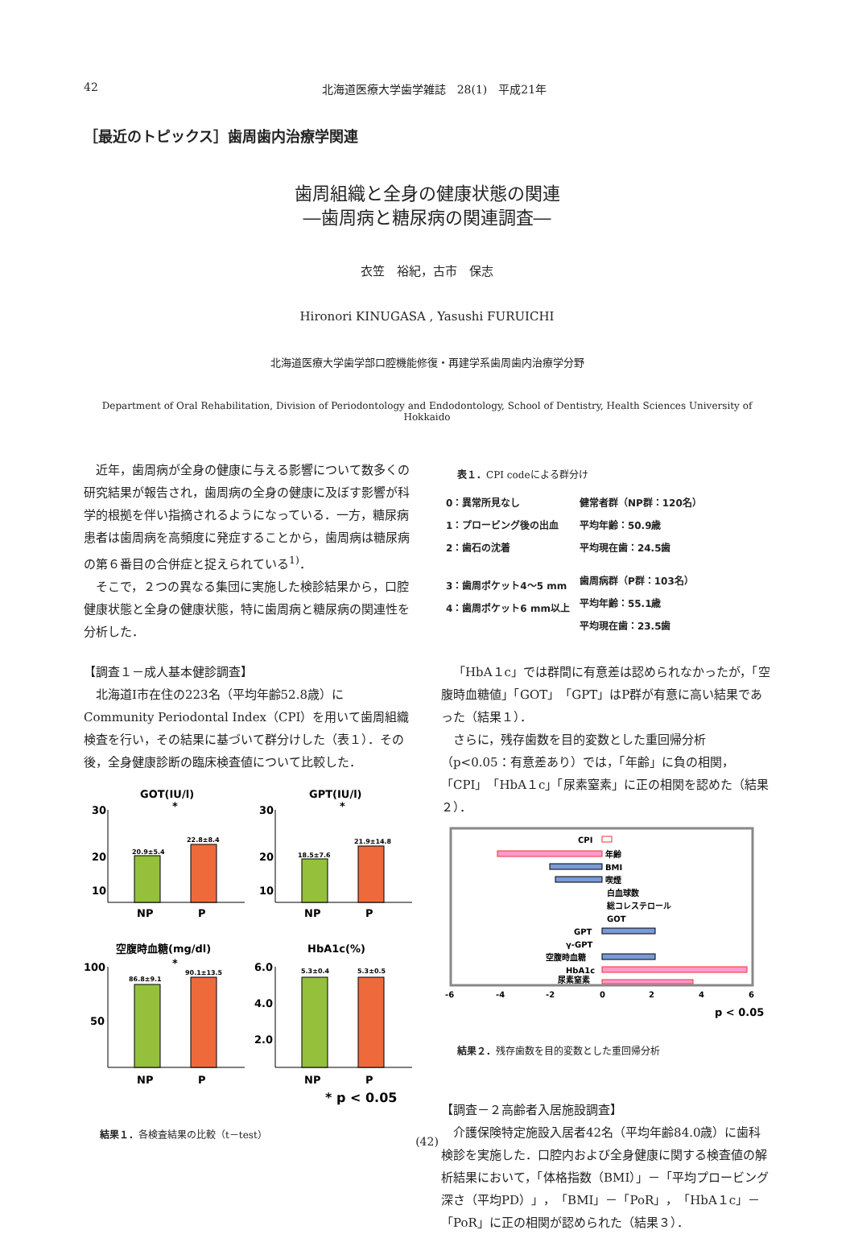42 北海道医療大学歯学雑誌　28(1)　平成21年
［最近のトピックス］歯周歯内治療学関連
歯周組織と全身の健康状態の関連
―歯周病と糖尿病の関連調査―
衣笠　裕紀，古市　保志
Hironori KINUGASA , Yasushi FURUICHI
北海道医療大学歯学部口腔機能修復・再建学系歯周歯内治療学分野
Department of Oral Rehabilitation, Division of Periodontology and Endodontology, School of Dentistry, Health Sciences University of Hokkaido
近年，歯周病が全身の健康に与える影響について数多くの研究結果が報告され，歯周病の全身の健康に及ぼす影響が科学的根拠を伴い指摘されるようになっている．一方，糖尿病患者は歯周病を高頻度に発症することから，歯周病は糖尿病の第６番目の合併症と捉えられている<sup>1)</sup>．
そこで，２つの異なる集団に実施した検診結果から，口腔健康状態と全身の健康状態，特に歯周病と糖尿病の関連性を分析した．
【調査１－成人基本健診調査】
北海道I市在住の223名（平均年齢52.8歳）にCommunity Periodontal Index（CPI）を用いて歯周組織検査を行い，その結果に基づいて群分けした（表１）．その後，全身健康診断の臨床検査値について比較した．
GOT(IU/l)
GPT(IU/l)
20.9±5.4
22.8±8.4
30
20
10
NP
P
*
18.5±7.6
21.9±14.8
30
20
10
NP
P
*
空腹時血糖(mg/dl)
HbA1c(%)
86.8±9.1
90.1±13.5
100
50
NP
P
*
5.3±0.4
5.3±0.5
6.0
4.0
2.0
NP
P
* p < 0.05
結果１．各検査結果の比較（t－test）
表１．CPI codeによる群分け
| 0：異常所見なし 1：プロービング後の出血 2：歯石の沈着 | 健常者群（NP群：120名） 平均年齢：50.9歳 平均現在歯：24.5歯 |
| 3：歯周ポケット4～5 mm 4：歯周ポケット6 mm以上 | 歯周病群（P群：103名） 平均年齢：55.1歳 平均現在歯：23.5歯 |
「HbA１c」では群間に有意差は認められなかったが，「空腹時血糖値」「GOT」「GPT」はP群が有意に高い結果であった（結果１）．
さらに，残存歯数を目的変数とした重回帰分析（p<0.05：有意差あり）では，「年齢」に負の相関，「CPI」「HbA１c」「尿素窒素」に正の相関を認めた（結果２）．
CPI
年齢
BMI
喫煙
白血球数
総コレステロール
GOT
GPT
γ-GPT
空腹時血糖
HbA1c
尿素窒素
-6
-4
-2
0
2
4
6
p < 0.05
結果２．残存歯数を目的変数とした重回帰分析
【調査－２高齢者入居施設調査】
介護保険特定施設入居者42名（平均年齢84.0歳）に歯科検診を実施した．口腔内および全身健康に関する検査値の解析結果において，「体格指数（BMI）」－「平均プロービング深さ（平均PD）」，「BMI」－「PoR」，「HbA１c」－「PoR」に正の相関が認められた（結果３）．
(42)